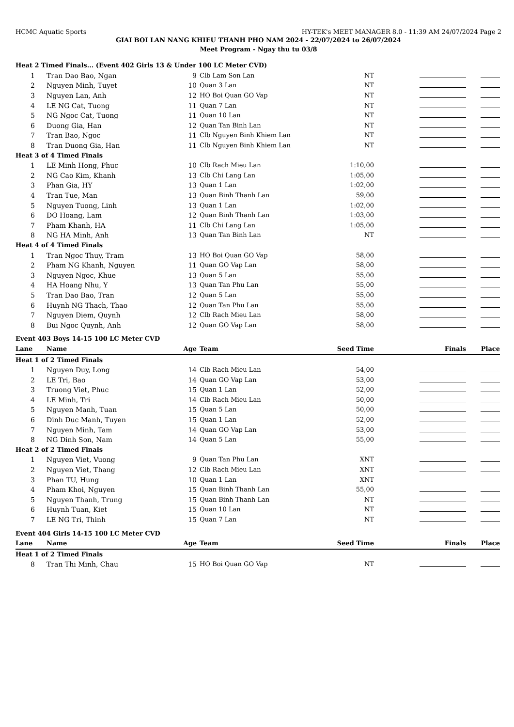HCMC Aquatic Sports HY-TEK's MEET MANAGER 8.0 - 11:39 AM 24/07/2024 Page 2
GIAI BOI LAN NANG KHIEU THANH PHO NAM 2024 - 22/07/2024 to 26/07/2024
Meet Program - Ngay thu tu 03/8
| Heat 2 Timed Finals... (Event 402 Girls 13 & Under 100 LC Meter CVD) | | | | | | |
| 1 | Tran Dao Bao, Ngan | 9 | Clb Lam Son Lan | NT | | |
| 2 | Nguyen Minh, Tuyet | 10 | Quan 3 Lan | NT | | |
| 3 | Nguyen Lan, Anh | 12 | HO Boi Quan GO Vap | NT | | |
| 4 | LE NG Cat, Tuong | 11 | Quan 7 Lan | NT | | |
| 5 | NG Ngoc Cat, Tuong | 11 | Quan 10 Lan | NT | | |
| 6 | Duong Gia, Han | 12 | Quan Tan Binh Lan | NT | | |
| 7 | Tran Bao, Ngoc | 11 | Clb Nguyen Binh Khiem Lan | NT | | |
| 8 | Tran Duong Gia, Han | 11 | Clb Nguyen Binh Khiem Lan | NT | | |
| Heat 3 of 4 Timed Finals | | | | | | |
| 1 | LE Minh Hong, Phuc | 10 | Clb Rach Mieu Lan | 1:10,00 | | |
| 2 | NG Cao Kim, Khanh | 13 | Clb Chi Lang Lan | 1:05,00 | | |
| 3 | Phan Gia, HY | 13 | Quan 1 Lan | 1:02,00 | | |
| 4 | Tran Tue, Man | 13 | Quan Binh Thanh Lan | 59,00 | | |
| 5 | Nguyen Tuong, Linh | 13 | Quan 1 Lan | 1:02,00 | | |
| 6 | DO Hoang, Lam | 12 | Quan Binh Thanh Lan | 1:03,00 | | |
| 7 | Pham Khanh, HA | 11 | Clb Chi Lang Lan | 1:05,00 | | |
| 8 | NG HA Minh, Anh | 13 | Quan Tan Binh Lan | NT | | |
| Heat 4 of 4 Timed Finals | | | | | | |
| 1 | Tran Ngoc Thuy, Tram | 13 | HO Boi Quan GO Vap | 58,00 | | |
| 2 | Pham NG Khanh, Nguyen | 11 | Quan GO Vap Lan | 58,00 | | |
| 3 | Nguyen Ngoc, Khue | 13 | Quan 5 Lan | 55,00 | | |
| 4 | HA Hoang Nhu, Y | 13 | Quan Tan Phu Lan | 55,00 | | |
| 5 | Tran Dao Bao, Tran | 12 | Quan 5 Lan | 55,00 | | |
| 6 | Huynh NG Thach, Thao | 12 | Quan Tan Phu Lan | 55,00 | | |
| 7 | Nguyen Diem, Quynh | 12 | Clb Rach Mieu Lan | 58,00 | | |
| 8 | Bui Ngoc Quynh, Anh | 12 | Quan GO Vap Lan | 58,00 | | |
| Event 403 Boys 14-15 100 LC Meter CVD | | | | | | |
| Lane | Name | Age | Team | Seed Time | Finals | Place |
| Heat 1 of 2 Timed Finals | | | | | | |
| 1 | Nguyen Duy, Long | 14 | Clb Rach Mieu Lan | 54,00 | | |
| 2 | LE Tri, Bao | 14 | Quan GO Vap Lan | 53,00 | | |
| 3 | Truong Viet, Phuc | 15 | Quan 1 Lan | 52,00 | | |
| 4 | LE Minh, Tri | 14 | Clb Rach Mieu Lan | 50,00 | | |
| 5 | Nguyen Manh, Tuan | 15 | Quan 5 Lan | 50,00 | | |
| 6 | Dinh Duc Manh, Tuyen | 15 | Quan 1 Lan | 52,00 | | |
| 7 | Nguyen Minh, Tam | 14 | Quan GO Vap Lan | 53,00 | | |
| 8 | NG Dinh Son, Nam | 14 | Quan 5 Lan | 55,00 | | |
| Heat 2 of 2 Timed Finals | | | | | | |
| 1 | Nguyen Viet, Vuong | 9 | Quan Tan Phu Lan | XNT | | |
| 2 | Nguyen Viet, Thang | 12 | Clb Rach Mieu Lan | XNT | | |
| 3 | Phan TU, Hung | 10 | Quan 1 Lan | XNT | | |
| 4 | Pham Khoi, Nguyen | 15 | Quan Binh Thanh Lan | 55,00 | | |
| 5 | Nguyen Thanh, Trung | 15 | Quan Binh Thanh Lan | NT | | |
| 6 | Huynh Tuan, Kiet | 15 | Quan 10 Lan | NT | | |
| 7 | LE NG Tri, Thinh | 15 | Quan 7 Lan | NT | | |
| Event 404 Girls 14-15 100 LC Meter CVD | | | | | | |
| Lane | Name | Age | Team | Seed Time | Finals | Place |
| Heat 1 of 2 Timed Finals | | | | | | |
| 8 | Tran Thi Minh, Chau | 15 | HO Boi Quan GO Vap | NT | | |